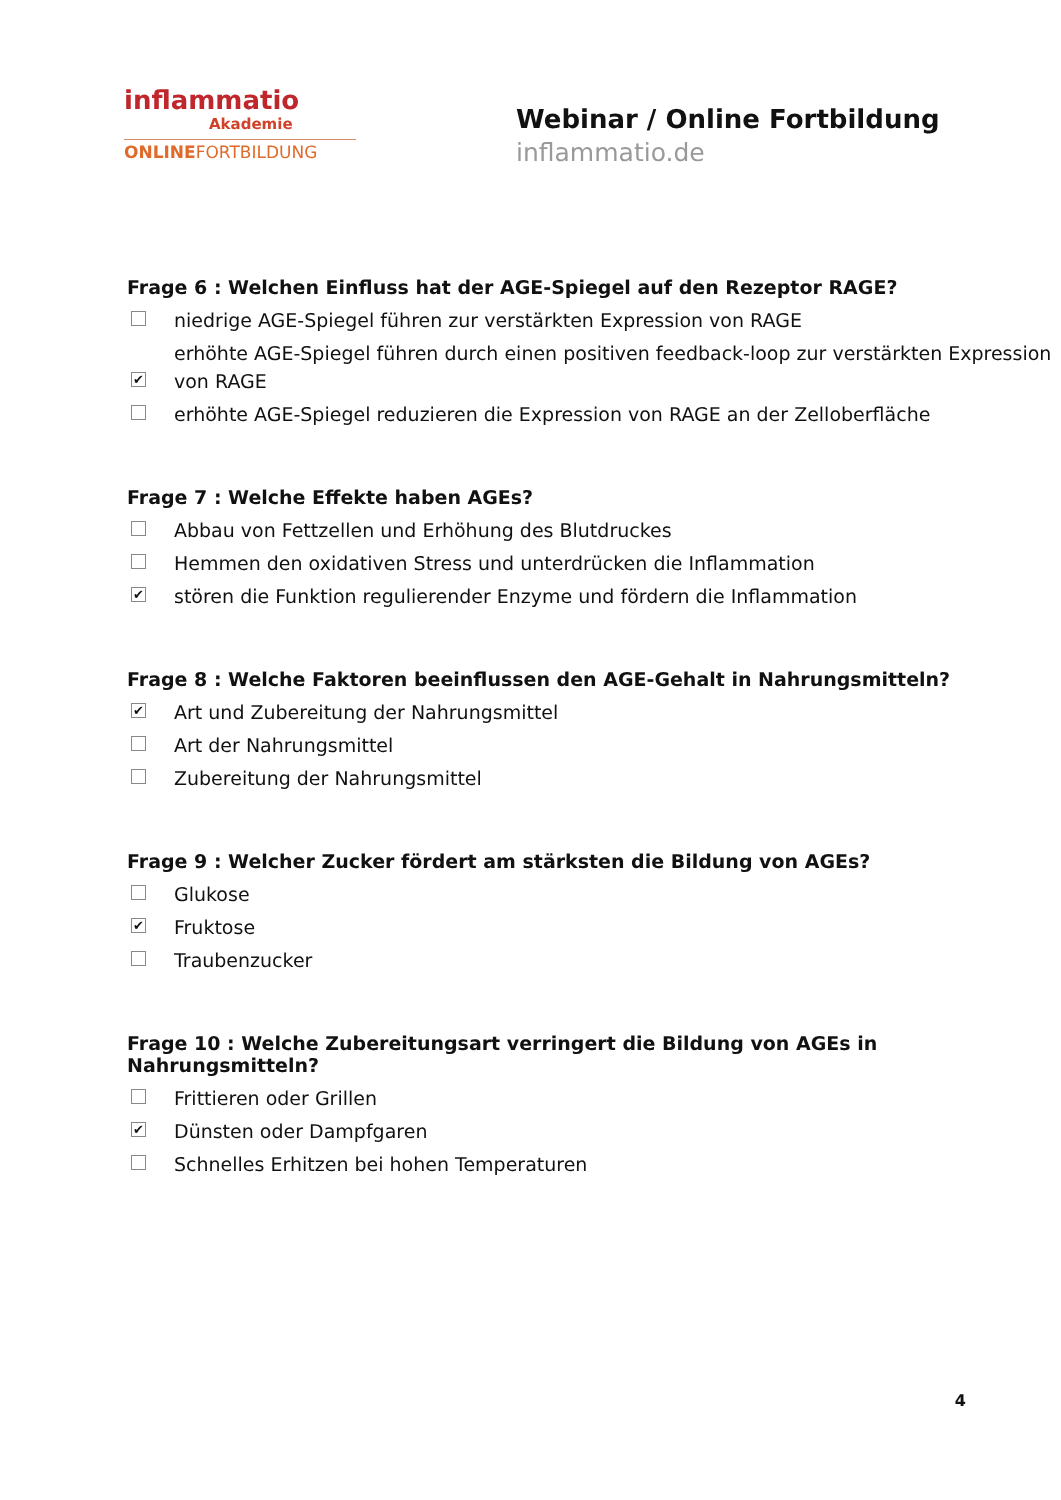inflammatio
Akademie
ONLINEFORTBILDUNG
Webinar / Online Fortbildung
inflammatio.de
Frage 6 : Welchen Einfluss hat der AGE-Spiegel auf den Rezeptor RAGE?
niedrige AGE-Spiegel führen zur verstärkten Expression von RAGE
✔ erhöhte AGE-Spiegel führen durch einen positiven feedback-loop zur verstärkten Expression von RAGE
erhöhte AGE-Spiegel reduzieren die Expression von RAGE an der Zelloberfläche
Frage 7 : Welche Effekte haben AGEs?
Abbau von Fettzellen und Erhöhung des Blutdruckes
Hemmen den oxidativen Stress und unterdrücken die Inflammation
✔ stören die Funktion regulierender Enzyme und fördern die Inflammation
Frage 8 : Welche Faktoren beeinflussen den AGE-Gehalt in Nahrungsmitteln?
✔ Art und Zubereitung der Nahrungsmittel
Art der Nahrungsmittel
Zubereitung der Nahrungsmittel
Frage 9 : Welcher Zucker fördert am stärksten die Bildung von AGEs?
Glukose
✔ Fruktose
Traubenzucker
Frage 10 : Welche Zubereitungsart verringert die Bildung von AGEs in Nahrungsmitteln?
Frittieren oder Grillen
✔ Dünsten oder Dampfgaren
Schnelles Erhitzen bei hohen Temperaturen
4